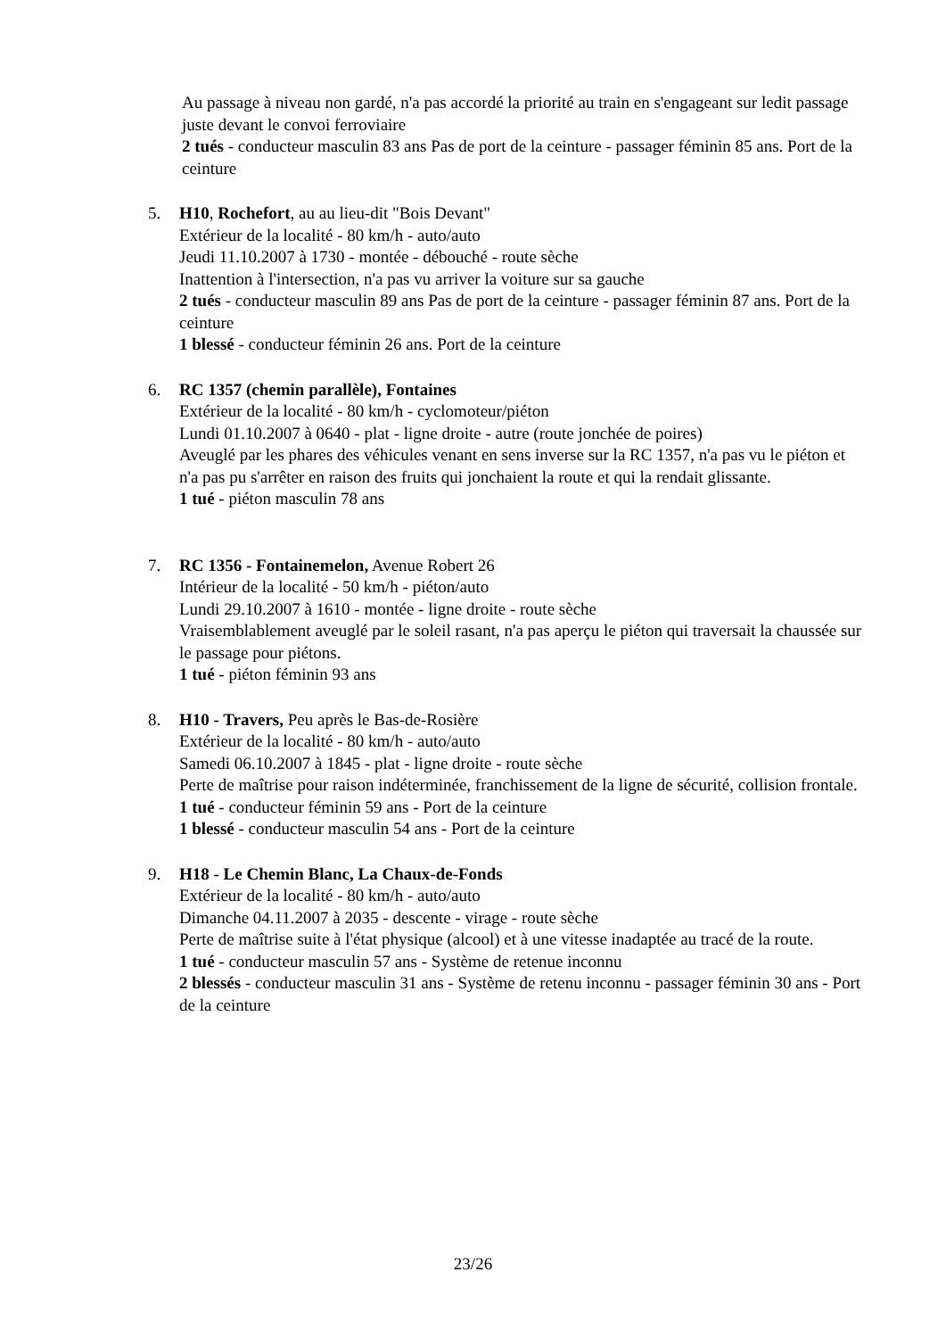Au passage à niveau non gardé, n'a pas accordé la priorité au train en s'engageant sur ledit passage juste devant le convoi ferroviaire
2 tués - conducteur masculin 83 ans Pas de port de la ceinture - passager féminin 85 ans. Port de la ceinture
5. H10, Rochefort, au au lieu-dit "Bois Devant"
Extérieur de la localité - 80 km/h - auto/auto
Jeudi 11.10.2007 à 1730 - montée - débouché - route sèche
Inattention à l'intersection, n'a pas vu arriver la voiture sur sa gauche
2 tués - conducteur masculin 89 ans Pas de port de la ceinture - passager féminin 87 ans. Port de la ceinture
1 blessé - conducteur féminin 26 ans. Port de la ceinture
6. RC 1357 (chemin parallèle), Fontaines
Extérieur de la localité - 80 km/h - cyclomoteur/piéton
Lundi 01.10.2007 à 0640 - plat - ligne droite - autre (route jonchée de poires)
Aveuglé par les phares des véhicules venant en sens inverse sur la RC 1357, n'a pas vu le piéton et n'a pas pu s'arrêter en raison des fruits qui jonchaient la route et qui la rendait glissante.
1 tué - piéton masculin 78 ans
7. RC 1356 - Fontainemelon, Avenue Robert 26
Intérieur de la localité - 50 km/h - piéton/auto
Lundi 29.10.2007 à 1610 - montée - ligne droite - route sèche
Vraisemblablement aveuglé par le soleil rasant, n'a pas aperçu le piéton qui traversait la chaussée sur le passage pour piétons.
1 tué - piéton féminin 93 ans
8. H10 - Travers, Peu après le Bas-de-Rosière
Extérieur de la localité - 80 km/h - auto/auto
Samedi 06.10.2007 à 1845 - plat - ligne droite - route sèche
Perte de maîtrise pour raison indéterminée, franchissement de la ligne de sécurité, collision frontale.
1 tué - conducteur féminin 59 ans - Port de la ceinture
1 blessé - conducteur masculin 54 ans - Port de la ceinture
9. H18 - Le Chemin Blanc, La Chaux-de-Fonds
Extérieur de la localité - 80 km/h - auto/auto
Dimanche 04.11.2007 à 2035 - descente - virage - route sèche
Perte de maîtrise suite à l'état physique (alcool) et à une vitesse inadaptée au tracé de la route.
1 tué - conducteur masculin 57 ans - Système de retenue inconnu
2 blessés - conducteur masculin 31 ans - Système de retenu inconnu - passager féminin 30 ans - Port de la ceinture
23/26